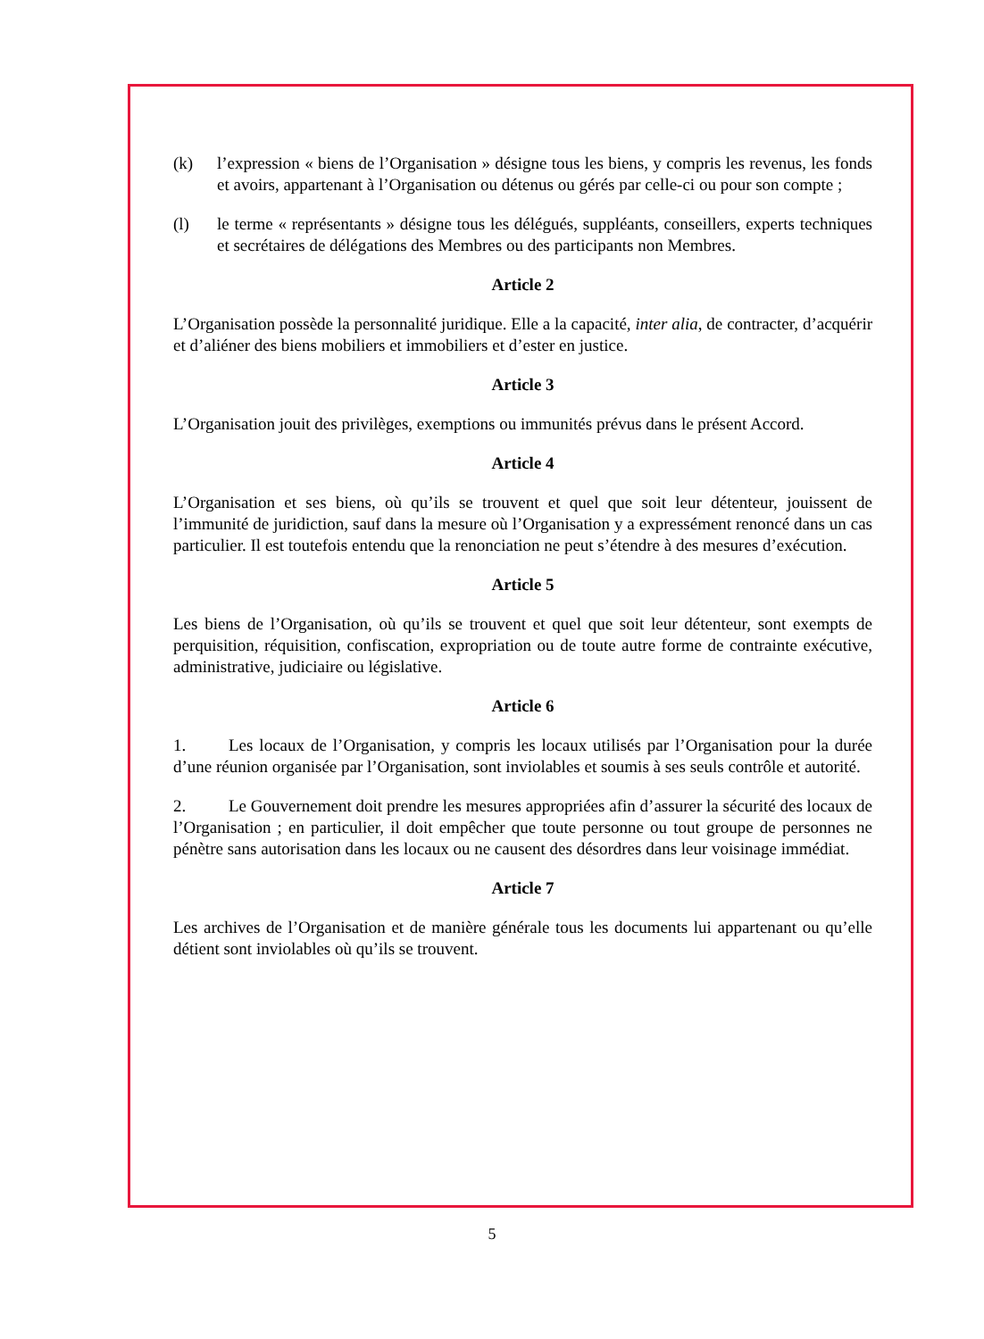(k) l’expression « biens de l’Organisation » désigne tous les biens, y compris les revenus, les fonds et avoirs, appartenant à l’Organisation ou détenus ou gérés par celle-ci ou pour son compte ;
(l) le terme « représentants » désigne tous les délégués, suppléants, conseillers, experts techniques et secrétaires de délégations des Membres ou des participants non Membres.
Article 2
L’Organisation possède la personnalité juridique. Elle a la capacité, inter alia, de contracter, d’acquérir et d’aliéner des biens mobiliers et immobiliers et d’ester en justice.
Article 3
L’Organisation jouit des privilèges, exemptions ou immunités prévus dans le présent Accord.
Article 4
L’Organisation et ses biens, où qu’ils se trouvent et quel que soit leur détenteur, jouissent de l’immunité de juridiction, sauf dans la mesure où l’Organisation y a expressément renoncé dans un cas particulier. Il est toutefois entendu que la renonciation ne peut s’étendre à des mesures d’exécution.
Article 5
Les biens de l’Organisation, où qu’ils se trouvent et quel que soit leur détenteur, sont exempts de perquisition, réquisition, confiscation, expropriation ou de toute autre forme de contrainte exécutive, administrative, judiciaire ou législative.
Article 6
1. Les locaux de l’Organisation, y compris les locaux utilisés par l’Organisation pour la durée d’une réunion organisée par l’Organisation, sont inviolables et soumis à ses seuls contrôle et autorité.
2. Le Gouvernement doit prendre les mesures appropriées afin d’assurer la sécurité des locaux de l’Organisation ; en particulier, il doit empêcher que toute personne ou tout groupe de personnes ne pénètre sans autorisation dans les locaux ou ne causent des désordres dans leur voisinage immédiat.
Article 7
Les archives de l’Organisation et de manière générale tous les documents lui appartenant ou qu’elle détient sont inviolables où qu’ils se trouvent.
5